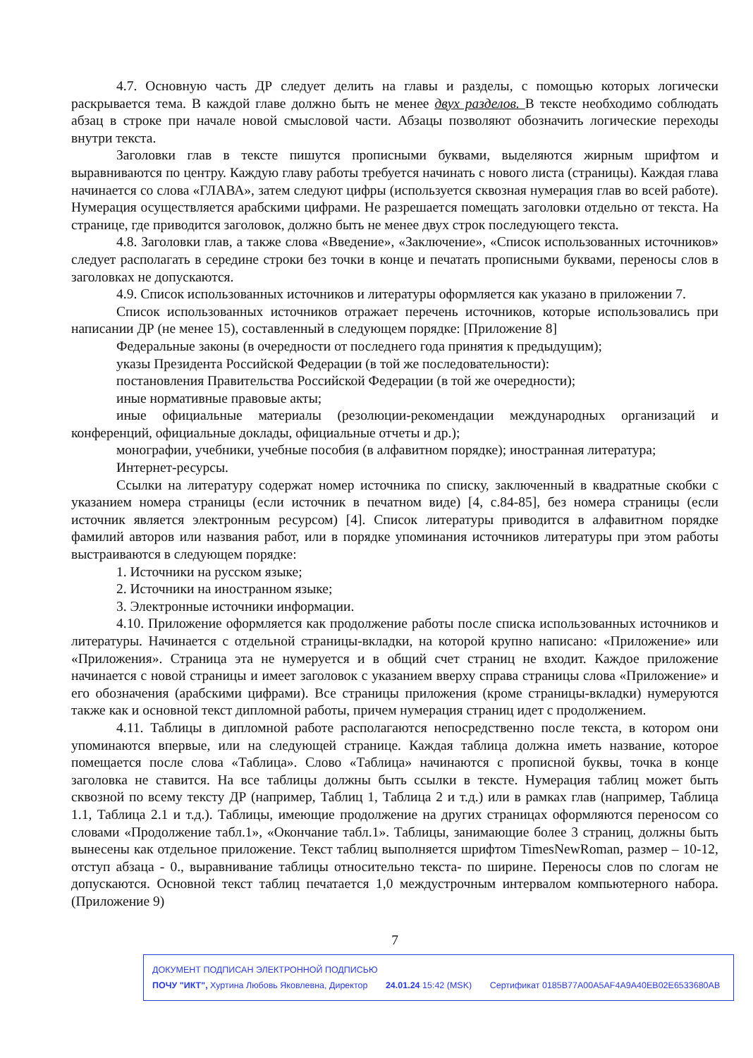4.7. Основную часть ДР следует делить на главы и разделы, с помощью которых логически раскрывается тема. В каждой главе должно быть не менее двух разделов. В тексте необходимо соблюдать абзац в строке при начале новой смысловой части. Абзацы позволяют обозначить логические переходы внутри текста.
Заголовки глав в тексте пишутся прописными буквами, выделяются жирным шрифтом и выравниваются по центру. Каждую главу работы требуется начинать с нового листа (страницы). Каждая глава начинается со слова «ГЛАВА», затем следуют цифры (используется сквозная нумерация глав во всей работе). Нумерация осуществляется арабскими цифрами. Не разрешается помещать заголовки отдельно от текста. На странице, где приводится заголовок, должно быть не менее двух строк последующего текста.
4.8. Заголовки глав, а также слова «Введение», «Заключение», «Список использованных источников» следует располагать в середине строки без точки в конце и печатать прописными буквами, переносы слов в заголовках не допускаются.
4.9. Список использованных источников и литературы оформляется как указано в приложении 7.
Список использованных источников отражает перечень источников, которые использовались при написании ДР (не менее 15), составленный в следующем порядке: [Приложение 8]
Федеральные законы (в очередности от последнего года принятия к предыдущим);
указы Президента Российской Федерации (в той же последовательности):
постановления Правительства Российской Федерации (в той же очередности);
иные нормативные правовые акты;
иные официальные материалы (резолюции-рекомендации международных организаций и конференций, официальные доклады, официальные отчеты и др.);
монографии, учебники, учебные пособия (в алфавитном порядке); иностранная литература;
Интернет-ресурсы.
Ссылки на литературу содержат номер источника по списку, заключенный в квадратные скобки с указанием номера страницы (если источник в печатном виде) [4, с.84-85], без номера страницы (если источник является электронным ресурсом) [4]. Список литературы приводится в алфавитном порядке фамилий авторов или названия работ, или в порядке упоминания источников литературы при этом работы выстраиваются в следующем порядке:
1. Источники на русском языке;
2. Источники на иностранном языке;
3. Электронные источники информации.
4.10. Приложение оформляется как продолжение работы после списка использованных источников и литературы. Начинается с отдельной страницы-вкладки, на которой крупно написано: «Приложение» или «Приложения». Страница эта не нумеруется и в общий счет страниц не входит. Каждое приложение начинается с новой страницы и имеет заголовок с указанием вверху справа страницы слова «Приложение» и его обозначения (арабскими цифрами). Все страницы приложения (кроме страницы-вкладки) нумеруются также как и основной текст дипломной работы, причем нумерация страниц идет с продолжением.
4.11. Таблицы в дипломной работе располагаются непосредственно после текста, в котором они упоминаются впервые, или на следующей странице. Каждая таблица должна иметь название, которое помещается после слова «Таблица». Слово «Таблица» начинаются с прописной буквы, точка в конце заголовка не ставится. На все таблицы должны быть ссылки в тексте. Нумерация таблиц может быть сквозной по всему тексту ДР (например, Таблиц 1, Таблица 2 и т.д.) или в рамках глав (например, Таблица 1.1, Таблица 2.1 и т.д.). Таблицы, имеющие продолжение на других страницах оформляются переносом со словами «Продолжение табл.1», «Окончание табл.1». Таблицы, занимающие более 3 страниц, должны быть вынесены как отдельное приложение. Текст таблиц выполняется шрифтом TimesNewRoman, размер – 10-12, отступ абзаца - 0., выравнивание таблицы относительно текста- по ширине. Переносы слов по слогам не допускаются. Основной текст таблиц печатается 1,0 междустрочным интервалом компьютерного набора. (Приложение 9)
7
ДОКУМЕНТ ПОДПИСАН ЭЛЕКТРОННОЙ ПОДПИСЬЮ
ПОЧУ "ИКТ", Хуртина Любовь Яковлевна, Директор 24.01.24 15:42 (MSK) Сертификат 0185B77A00A5AF4A9A40EB02E6533680AB